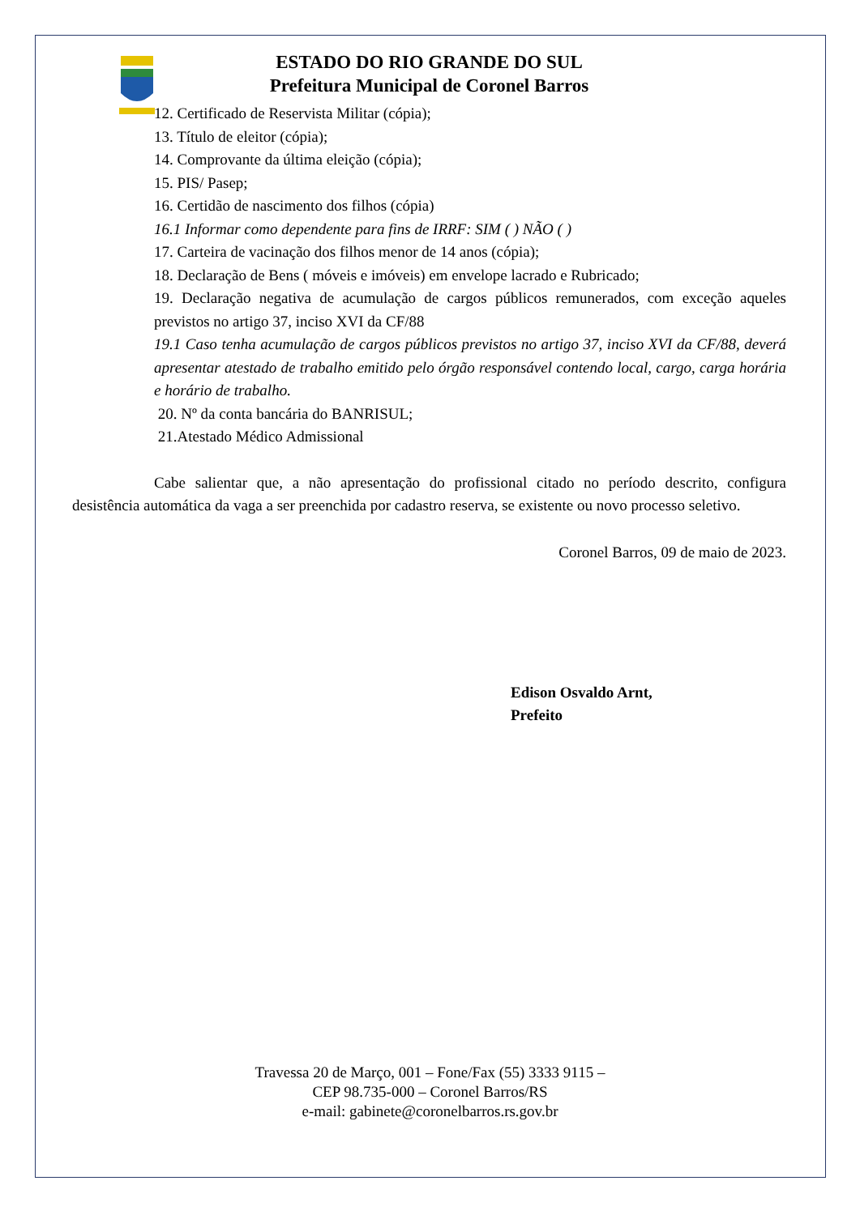ESTADO DO RIO GRANDE DO SUL
Prefeitura Municipal de Coronel Barros
12. Certificado de Reservista Militar (cópia);
13. Título de eleitor (cópia);
14. Comprovante da última eleição (cópia);
15. PIS/ Pasep;
16. Certidão de nascimento dos filhos (cópia)
16.1 Informar como dependente para fins de IRRF: SIM ( ) NÃO ( )
17. Carteira de vacinação dos filhos menor de 14 anos (cópia);
18. Declaração de Bens ( móveis e imóveis) em envelope lacrado e Rubricado;
19. Declaração negativa de acumulação de cargos públicos remunerados, com exceção aqueles previstos no artigo 37, inciso XVI da CF/88
19.1 Caso tenha acumulação de cargos públicos previstos no artigo 37, inciso XVI da CF/88, deverá apresentar atestado de trabalho emitido pelo órgão responsável contendo local, cargo, carga horária e horário de trabalho.
20. Nº da conta bancária do BANRISUL;
21.Atestado Médico Admissional
Cabe salientar que, a não apresentação do profissional citado no período descrito, configura desistência automática da vaga a ser preenchida por cadastro reserva, se existente ou novo processo seletivo.
Coronel Barros, 09 de maio de 2023.
Edison Osvaldo Arnt,
Prefeito
Travessa 20 de Março, 001 – Fone/Fax (55) 3333 9115 –
CEP 98.735-000 – Coronel Barros/RS
e-mail: gabinete@coronelbarros.rs.gov.br